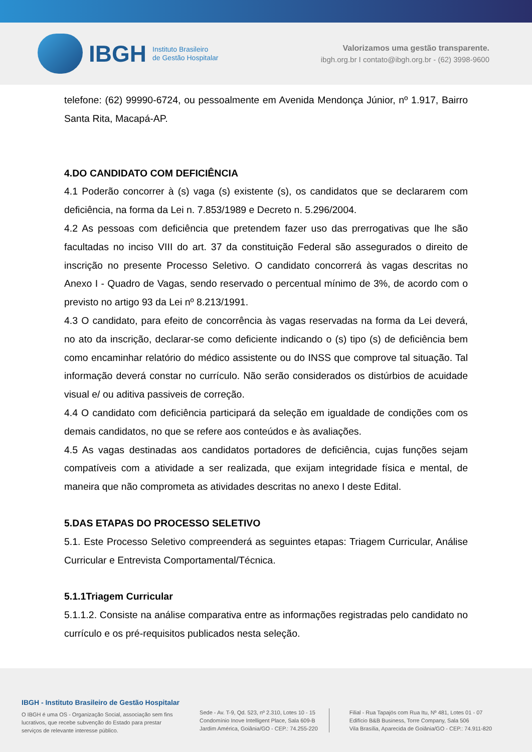IBGH Instituto Brasileiro
de Gestão Hospitalar
Valorizamos uma gestão transparente.
ibgh.org.br I contato@ibgh.org.br - (62) 3998-9600
telefone: (62) 99990-6724, ou pessoalmente em Avenida Mendonça Júnior, nº 1.917, Bairro Santa Rita, Macapá-AP.
4.DO CANDIDATO COM DEFICIÊNCIA
4.1 Poderão concorrer à (s) vaga (s) existente (s), os candidatos que se declararem com deficiência, na forma da Lei n. 7.853/1989 e Decreto n. 5.296/2004.
4.2 As pessoas com deficiência que pretendem fazer uso das prerrogativas que lhe são facultadas no inciso VIII do art. 37 da constituição Federal são assegurados o direito de inscrição no presente Processo Seletivo. O candidato concorrerá às vagas descritas no Anexo I - Quadro de Vagas, sendo reservado o percentual mínimo de 3%, de acordo com o previsto no artigo 93 da Lei nº 8.213/1991.
4.3 O candidato, para efeito de concorrência às vagas reservadas na forma da Lei deverá, no ato da inscrição, declarar-se como deficiente indicando o (s) tipo (s) de deficiência bem como encaminhar relatório do médico assistente ou do INSS que comprove tal situação. Tal informação deverá constar no currículo. Não serão considerados os distúrbios de acuidade visual e/ ou aditiva passiveis de correção.
4.4 O candidato com deficiência participará da seleção em igualdade de condições com os demais candidatos, no que se refere aos conteúdos e às avaliações.
4.5 As vagas destinadas aos candidatos portadores de deficiência, cujas funções sejam compatíveis com a atividade a ser realizada, que exijam integridade física e mental, de maneira que não comprometa as atividades descritas no anexo I deste Edital.
5.DAS ETAPAS DO PROCESSO SELETIVO
5.1. Este Processo Seletivo compreenderá as seguintes etapas: Triagem Curricular, Análise Curricular e Entrevista Comportamental/Técnica.
5.1.1Triagem Curricular
5.1.1.2. Consiste na análise comparativa entre as informações registradas pelo candidato no currículo e os pré-requisitos publicados nesta seleção.
IBGH - Instituto Brasileiro de Gestão Hospitalar
O IBGH é uma OS - Organização Social, associação sem fins
lucrativos, que recebe subvenção do Estado para prestar
serviços de relevante interesse público.
Sede - Av. T-9, Qd. 523, nº 2.310, Lotes 10 - 15
Condomínio Inove Intelligent Place, Sala 609-B
Jardim América, Goiânia/GO - CEP.: 74.255-220
Filial - Rua Tapajós com Rua Itu, Nº 481, Lotes 01 - 07
Edifício B&B Business, Torre Company, Sala 506
Vila Brasília, Aparecida de Goiânia/GO - CEP.: 74.911-820